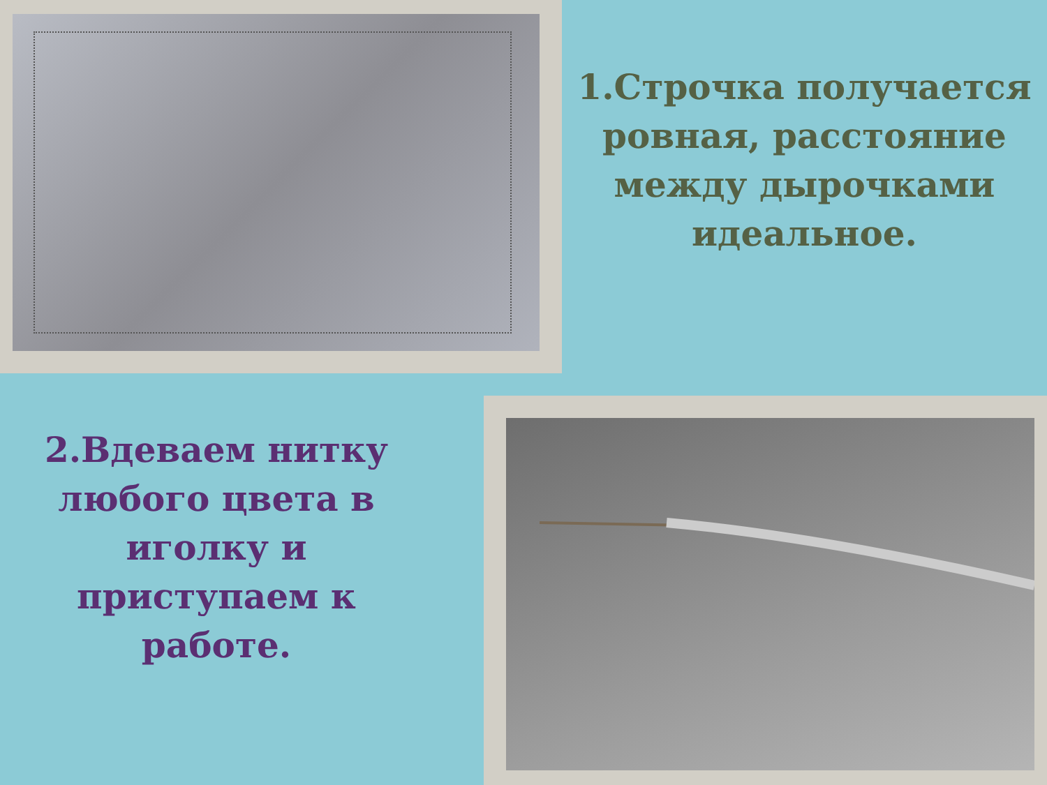1.Строчка получается ровная, расстояние между дырочками идеальное.
2.Вдеваем нитку любого цвета в иголку и приступаем к работе.